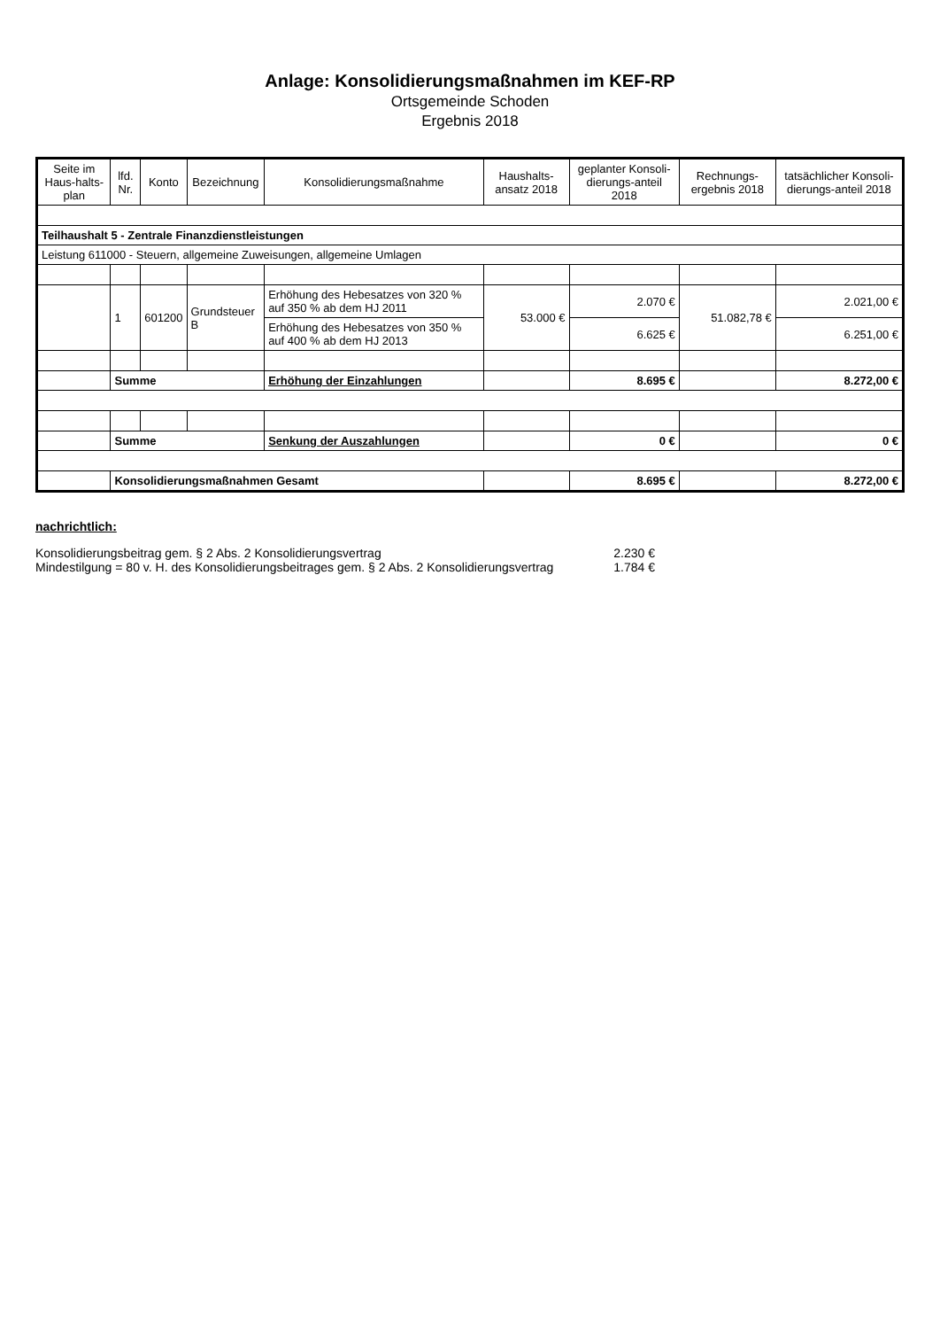Anlage: Konsolidierungsmaßnahmen im KEF-RP
Ortsgemeinde Schoden
Ergebnis 2018
| Seite im Haus-halts-plan | lfd. Nr. | Konto | Bezeichnung | Konsolidierungsmaßnahme | Haushalts-ansatz 2018 | geplanter Konsoli-dierungs-anteil 2018 | Rechnungs-ergebnis 2018 | tatsächlicher Konsoli-dierungs-anteil 2018 |
| --- | --- | --- | --- | --- | --- | --- | --- | --- |
| Teilhaushalt 5 - Zentrale Finanzdienstleistungen | | | | | | | | |
| Leistung 611000 - Steuern, allgemeine Zuweisungen, allgemeine Umlagen | | | | | | | | |
| | 1 | 601200 | Grundsteuer B | Erhöhung des Hebesatzes von 320 % auf 350 % ab dem HJ 2011 | 53.000 € | 2.070 € | 51.082,78 € | 2.021,00 € |
| | | | | Erhöhung des Hebesatzes von 350 % auf 400 % ab dem HJ 2013 | | 6.625 € | | 6.251,00 € |
| | Summe | | | Erhöhung der Einzahlungen | | 8.695 € | | 8.272,00 € |
| | Summe | | | Senkung der Auszahlungen | | 0 € | | 0 € |
| | Konsolidierungsmaßnahmen Gesamt | | | | | 8.695 € | | 8.272,00 € |
nachrichtlich:
Konsolidierungsbeitrag gem. § 2 Abs. 2 Konsolidierungsvertrag 2.230 €
Mindestilgung = 80 v. H. des Konsolidierungsbeitrages gem. § 2 Abs. 2 Konsolidierungsvertrag 1.784 €